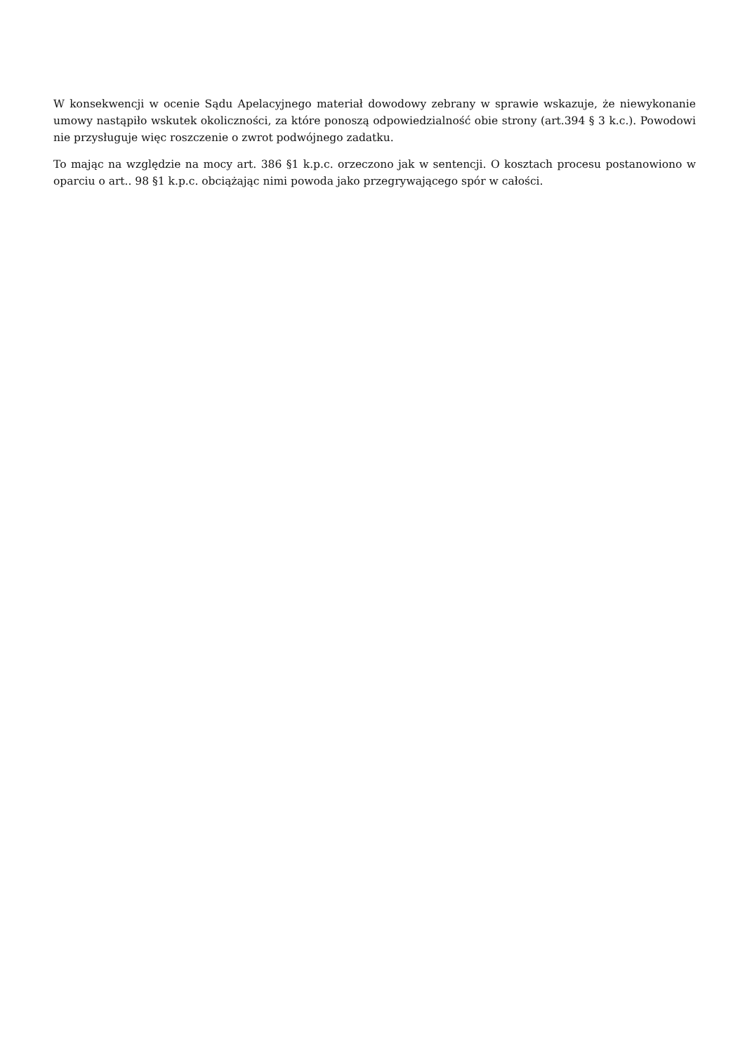W konsekwencji w ocenie Sądu Apelacyjnego materiał dowodowy zebrany w sprawie wskazuje, że niewykonanie umowy nastąpiło wskutek okoliczności, za które ponoszą odpowiedzialność obie strony (art.394 § 3 k.c.). Powodowi nie przysługuje więc roszczenie o zwrot podwójnego zadatku.
To mając na względzie na mocy art. 386 §1 k.p.c. orzeczono jak w sentencji. O kosztach procesu postanowiono w oparciu o art.. 98 §1 k.p.c. obciążając nimi powoda jako przegrywającego spór w całości.